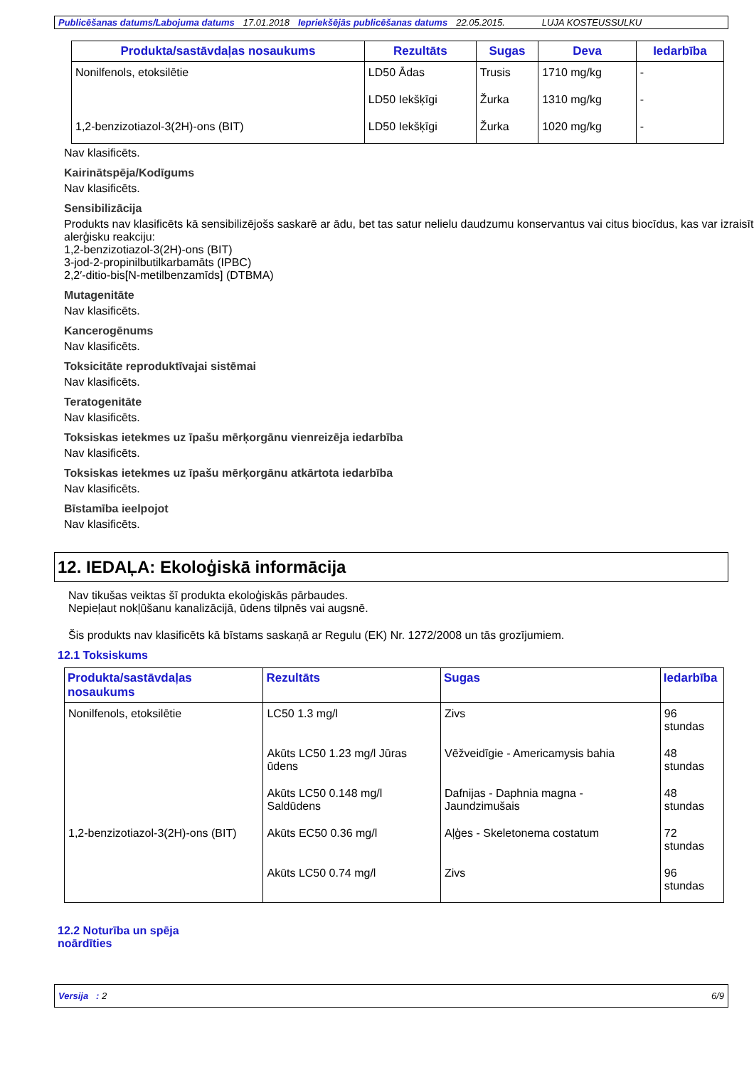Publicēšanas datums/Labojuma datums 17.01.2018 Iepriekšējās publicēšanas datums 22.05.2015. LUJA KOSTEUSSULKU
| Produkta/sastāvdaļas nosaukums | Rezultāts | Sugas | Deva | Iedarbība |
| --- | --- | --- | --- | --- |
| Nonilfenols, etoksilētie | LD50 Ādas | Trusis | 1710 mg/kg | - |
| | LD50 Iekšķīgi | Žurka | 1310 mg/kg | - |
| 1,2-benzizotiazol-3(2H)-ons (BIT) | LD50 Iekšķīgi | Žurka | 1020 mg/kg | - |
Nav klasificēts.
Kairinātspēja/Kodīgums
Nav klasificēts.
Sensibilizācija
Produkts nav klasificēts kā sensibilizējošs saskarē ar ādu, bet tas satur nelielu daudzumu konservantus vai citus biocīdus, kas var izraisīt alerģisku reakciju:
1,2-benzizotiazol-3(2H)-ons (BIT)
3-jod-2-propinilbutilkarbamāts (IPBC)
2,2′-ditio-bis[N-metilbenzamīds] (DTBMA)
Mutagenitāte
Nav klasificēts.
Kancerogēnums
Nav klasificēts.
Toksicitāte reproduktīvajai sistēmai
Nav klasificēts.
Teratogenitāte
Nav klasificēts.
Toksiskas ietekmes uz īpašu mērķorgānu vienreizēja iedarbība
Nav klasificēts.
Toksiskas ietekmes uz īpašu mērķorgānu atkārtota iedarbība
Nav klasificēts.
Bīstamība ieelpojot
Nav klasificēts.
12. IEDAĻA: Ekoloģiskā informācija
Nav tikušas veiktas šī produkta ekoloģiskās pārbaudes.
Nepieļaut nokļūšanu kanalizācijā, ūdens tilpnēs vai augsnē.
Šis produkts nav klasificēts kā bīstams saskaņā ar Regulu (EK) Nr. 1272/2008 un tās grozījumiem.
12.1 Toksiskums
| Produkta/sastāvdaļas nosaukums | Rezultāts | Sugas | Iedarbība |
| --- | --- | --- | --- |
| Nonilfenols, etoksilētie | LC50 1.3 mg/l | Zivs | 96 stundas |
| | Akūts LC50 1.23 mg/l Jūras ūdens | Vēžveidīgie - Americamysis bahia | 48 stundas |
| | Akūts LC50 0.148 mg/l Saldūdens | Dafnijas - Daphnia magna - Jaundzimušais | 48 stundas |
| 1,2-benzizotiazol-3(2H)-ons (BIT) | Akūts EC50 0.36 mg/l | Aļģes - Skeletonema costatum | 72 stundas |
| | Akūts LC50 0.74 mg/l | Zivs | 96 stundas |
12.2 Noturība un spēja
noārdīties
Versija : 2 6/9